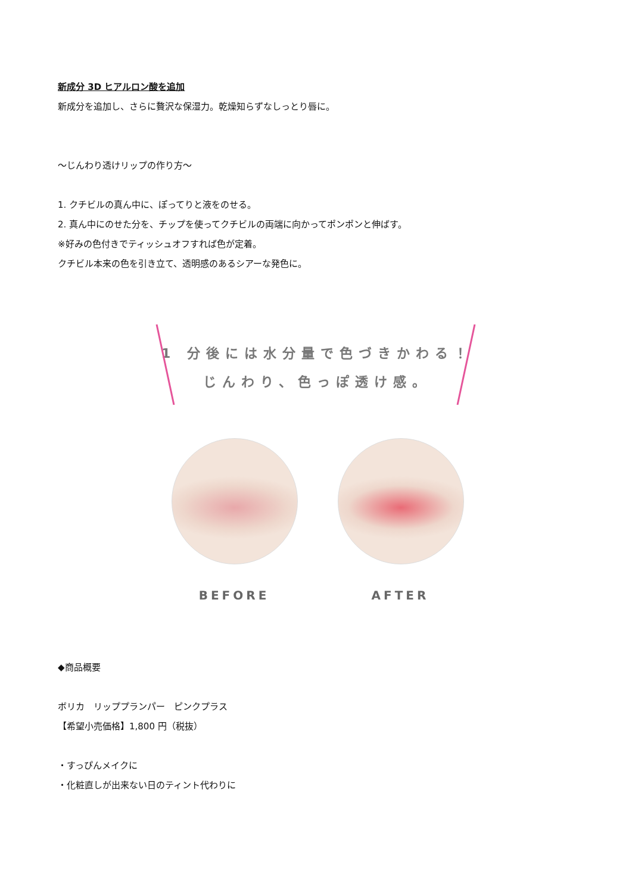新成分 3D ヒアルロン酸を追加
新成分を追加し、さらに贅沢な保湿力。乾燥知らずなしっとり唇に。
～じんわり透けリップの作り方～
1. クチビルの真ん中に、ぽってりと液をのせる。
2. 真ん中にのせた分を、チップを使ってクチビルの両端に向かってポンポンと伸ばす。
※好みの色付きでティッシュオフすれば色が定着。
クチビル本来の色を引き立て、透明感のあるシアーな発色に。
1 分後には水分量で色づきかわる！
じんわり、色っぽ透け感。
BEFORE AFTER
◆商品概要
ボリカ　リッププランパー　ピンクプラス
【希望小売価格】1,800 円（税抜）
・すっぴんメイクに
・化粧直しが出来ない日のティント代わりに